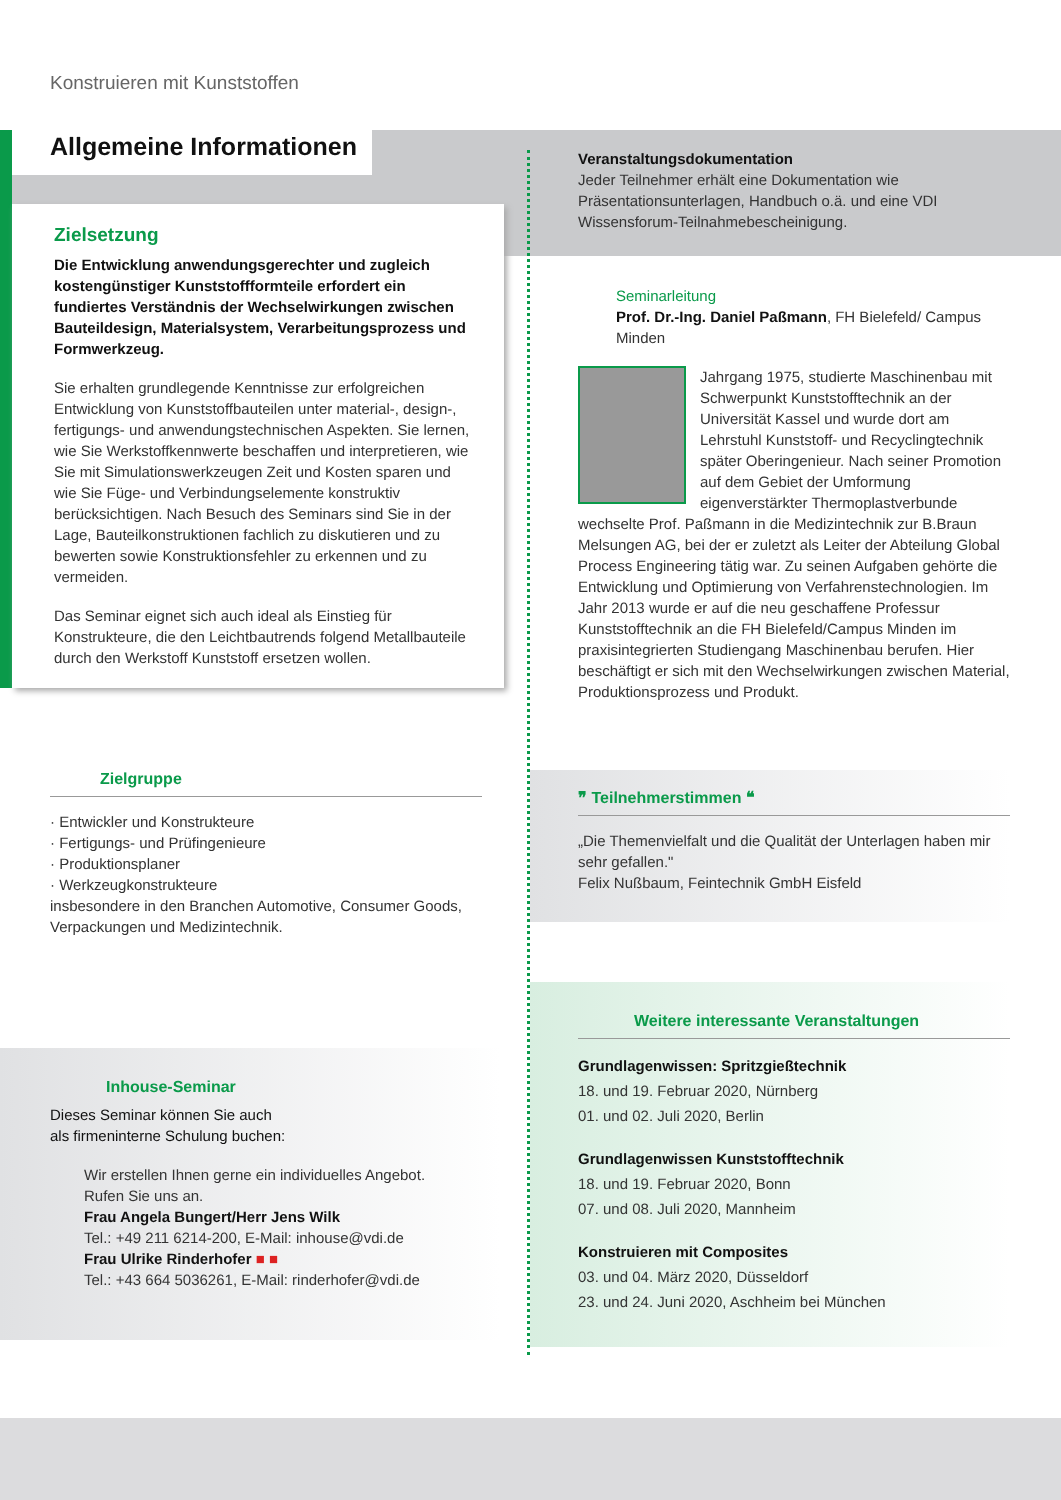Konstruieren mit Kunststoffen
Allgemeine Informationen
Zielsetzung
Die Entwicklung anwendungsgerechter und zugleich kostengünstiger Kunststoffformteile erfordert ein fundiertes Verständnis der Wechselwirkungen zwischen Bauteildesign, Materialsystem, Verarbeitungsprozess und Formwerkzeug.
Sie erhalten grundlegende Kenntnisse zur erfolgreichen Entwicklung von Kunststoffbauteilen unter material-, design-, fertigungs- und anwendungstechnischen Aspekten. Sie lernen, wie Sie Werkstoffkennwerte beschaffen und interpretieren, wie Sie mit Simulationswerkzeugen Zeit und Kosten sparen und wie Sie Füge- und Verbindungselemente konstruktiv berücksichtigen. Nach Besuch des Seminars sind Sie in der Lage, Bauteilkonstruktionen fachlich zu diskutieren und zu bewerten sowie Konstruktionsfehler zu erkennen und zu vermeiden.
Das Seminar eignet sich auch ideal als Einstieg für Konstrukteure, die den Leichtbautrends folgend Metallbauteile durch den Werkstoff Kunststoff ersetzen wollen.
Veranstaltungsdokumentation
Jeder Teilnehmer erhält eine Dokumentation wie Präsentationsunterlagen, Handbuch o.ä. und eine VDI Wissensforum-Teilnahmebescheinigung.
Seminarleitung
Prof. Dr.-Ing. Daniel Paßmann, FH Bielefeld/ Campus Minden
Jahrgang 1975, studierte Maschinenbau mit Schwerpunkt Kunststofftechnik an der Universität Kassel und wurde dort am Lehrstuhl Kunststoff- und Recyclingtechnik später Oberingenieur. Nach seiner Promotion auf dem Gebiet der Umformung eigenverstärkter Thermoplastverbunde wechselte Prof. Paßmann in die Medizintechnik zur B.Braun Melsungen AG, bei der er zuletzt als Leiter der Abteilung Global Process Engineering tätig war. Zu seinen Aufgaben gehörte die Entwicklung und Optimierung von Verfahrenstechnologien. Im Jahr 2013 wurde er auf die neu geschaffene Professur Kunststofftechnik an die FH Bielefeld/Campus Minden im praxisintegrierten Studiengang Maschinenbau berufen. Hier beschäftigt er sich mit den Wechselwirkungen zwischen Material, Produktionsprozess und Produkt.
Zielgruppe
· Entwickler und Konstrukteure
· Fertigungs- und Prüfingenieure
· Produktionsplaner
· Werkzeugkonstrukteure
insbesondere in den Branchen Automotive, Consumer Goods, Verpackungen und Medizintechnik.
Inhouse-Seminar
Dieses Seminar können Sie auch
als firmeninterne Schulung buchen:
Wir erstellen Ihnen gerne ein individuelles Angebot.
Rufen Sie uns an.
Frau Angela Bungert/Herr Jens Wilk
Tel.: +49 211 6214-200, E-Mail: inhouse@vdi.de
Frau Ulrike Rinderhofer ■ ■
Tel.: +43 664 5036261, E-Mail: rinderhofer@vdi.de
❞ Teilnehmerstimmen ❝
„Die Themenvielfalt und die Qualität der Unterlagen haben mir sehr gefallen."
Felix Nußbaum, Feintechnik GmbH Eisfeld
Weitere interessante Veranstaltungen
Grundlagenwissen: Spritzgießtechnik
18. und 19. Februar 2020, Nürnberg
01. und 02. Juli 2020, Berlin
Grundlagenwissen Kunststofftechnik
18. und 19. Februar 2020, Bonn
07. und 08. Juli 2020, Mannheim
Konstruieren mit Composites
03. und 04. März 2020, Düsseldorf
23. und 24. Juni 2020, Aschheim bei München